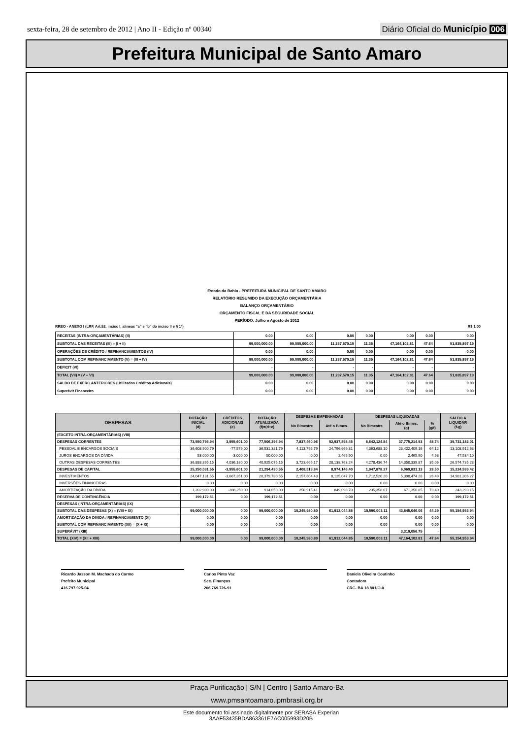sexta-feira, 28 de setembro de 2012 | Ano II - Edição nº 00340
Diário Oficial do Município 006
Prefeitura Municipal de Santo Amaro
Estado da Bahia - PREFEITURA MUNICIPAL DE SANTO AMARO
RELATÓRIO RESUMIDO DA EXECUÇÃO ORÇAMENTÁRIA
BALANÇO ORÇAMENTÁRIO
ORÇAMENTO FISCAL E DA SEGURIDADE SOCIAL
PERÍODO: Julho e Agosto de 2012
RREO - ANEXO I (LRF, Art.52, inciso I, alineas "a" e "b" do inciso II e § 1º) R$ 1,00
| RECEITAS (INTRA-ORÇAMENTÁRIAS) (II) | 0.00 | 0.00 | 0.00 | 0.00 | 0.00 | 0.00 | 0.00 |
| SUBTOTAL DAS RECEITAS (III) = (I + II) | 99,000,000.00 | 99,000,000.00 | 11,237,570.15 | 11.35 | 47,164,102.81 | 47.64 | 51,835,897.19 |
| OPERAÇÕES DE CRÉDITO / REFINANCIAMENTOS (IV) | 0.00 | 0.00 | 0.00 | 0.00 | 0.00 | 0.00 | 0.00 |
| SUBTOTAL COM REFINANCIAMENTO (V) = (III + IV) | 99,000,000.00 | 99,000,000.00 | 11,237,570.15 | 11.35 | 47,164,102.81 | 47.64 | 51,835,897.19 |
| DEFICIT (VI) | - | - | - | - | - | - | - |
| TOTAL (VII) = (V + VI) | 99,000,000.00 | 99,000,000.00 | 11,237,570.15 | 11.35 | 47,164,102.81 | 47.64 | 51,835,897.19 |
| SALDO DE EXERC.ANTERIORES (Utilizados Créditos Adicionais) | 0.00 | 0.00 | 0.00 | 0.00 | 0.00 | 0.00 | 0.00 |
| Superávit Financeiro | 0.00 | 0.00 | 0.00 | 0.00 | 0.00 | 0.00 | 0.00 |
| DESPESAS | DOTAÇÃO INICIAL (d) | CRÉDITOS ADICIONAIS (e) | DOTAÇÃO ATUALIZADA (f)=(d+e) | DESPESAS EMPENHADAS | | DESPESAS LIQUIDADAS | | | SALDO A LIQUIDAR (f-g) |
| --- | --- | --- | --- | --- | --- | --- | --- | --- | --- |
| | | | | No Bimestre | Até o Bimes. | No Bimestre | Até o Bimes. (g) | % (g/f) | |
| (EXCETO INTRA-ORÇAMENTÁRIAS) (VIII) | | | | | | | | | |
| DESPESAS CORRENTES | 73,550,795.94 | 3,955,601.00 | 77,506,396.94 | 7,837,460.96 | 52,937,898.45 | 8,642,124.84 | 37,775,214.93 | 48.74 | 39,731,182.01 |
| PESSOAL E ENCARGOS SOCIAIS | 36,608,900.79 | -77,579.00 | 36,531,321.79 | 4,113,795.79 | 24,796,669.31 | 4,363,688.10 | 23,422,409.16 | 64.12 | 13,108,912.63 |
| JUROS ENCARGOS DA DÍVIDA | 53,000.00 | -3,000.00 | 50,000.00 | 0.00 | 2,465.90 | 0.00 | 2,465.90 | 4.93 | 47,534.10 |
| OUTRAS DESPESAS CORRENTES | 36,888,895.15 | 4,036,180.00 | 40,925,075.15 | 3,723,665.17 | 28,138,763.24 | 4,278,436.74 | 14,350,339.87 | 35.06 | 26,574,735.28 |
| DESPESAS DE CAPITAL | 25,250,031.55 | -3,955,601.00 | 21,294,430.55 | 2,408,519.84 | 8,974,146.40 | 1,947,878.27 | 6,069,831.13 | 28.50 | 15,224,599.42 |
| INVESTIMENTOS | 24,047,131.55 | -3,667,351.00 | 20,379,780.55 | 2,157,604.43 | 8,125,047.70 | 1,712,520.20 | 5,398,474.28 | 26.49 | 14,981,306.27 |
| INVERSÕES FINANCEIRAS | 0.00 | 0.00 | 0.00 | 0.00 | 0.00 | 0.00 | 0.00 | 0.00 | 0.00 |
| AMORTIZAÇÃO DA DÍVIDA | 1,202,900.00 | -288,250.00 | 914,650.00 | 250,915.41 | 849,098.70 | 235,358.07 | 671,356.85 | 73.40 | 243,293.15 |
| RESERVA DE CONTINGÊNCIA | 199,172.51 | 0.00 | 199,172.51 | 0.00 | 0.00 | 0.00 | 0.00 | 0.00 | 199,172.51 |
| DESPESAS (INTRA-ORÇAMENTÁRIAS) (IX) | | | | | | | | | |
| SUBTOTAL DAS DESPESAS (X) = (VIII + IX) | 99,000,000.00 | 0.00 | 99,000,000.00 | 10,245,980.80 | 61,912,044.85 | 10,590,003.11 | 43,845,046.06 | 44.29 | 55,154,953.94 |
| AMORTIZAÇÃO DA DIVIDA / REFINANCIAMENTO (XI) | 0.00 | 0.00 | 0.00 | 0.00 | 0.00 | 0.00 | 0.00 | 0.00 | 0.00 |
| SUBTOTAL COM REFINANCIAMENTO (XII) = (X + XI) | 0.00 | 0.00 | 0.00 | 0.00 | 0.00 | 0.00 | 0.00 | 0.00 | 0.00 |
| SUPERÁVIT (XIII) | - | - | - | - | - | - | 3,319,056.75 | - | - |
| TOTAL (XIV) = (XII + XIII) | 99,000,000.00 | 0.00 | 99,000,000.00 | 10,245,980.80 | 61,912,044.85 | 10,590,003.11 | 47,164,102.81 | 47.64 | 55,154,953.94 |
Ricardo Jasson M. Machado do Carmo
Prefeito Municipal
416.797.925-04
Carlos Pinto Vaz
Sec. Finanças
206.769.726-91
Daniela Oliveira Coutinho
Contadora
CRC- BA 18.801/O-0
Praça Purificação | S/N | Centro | Santo Amaro-Ba
www.pmsantoamaro.ipmbrasil.org.br
Este documento foi assinado digitalmente por SERASA Experian
3AAF53435BDA863361E7AC005993D20B